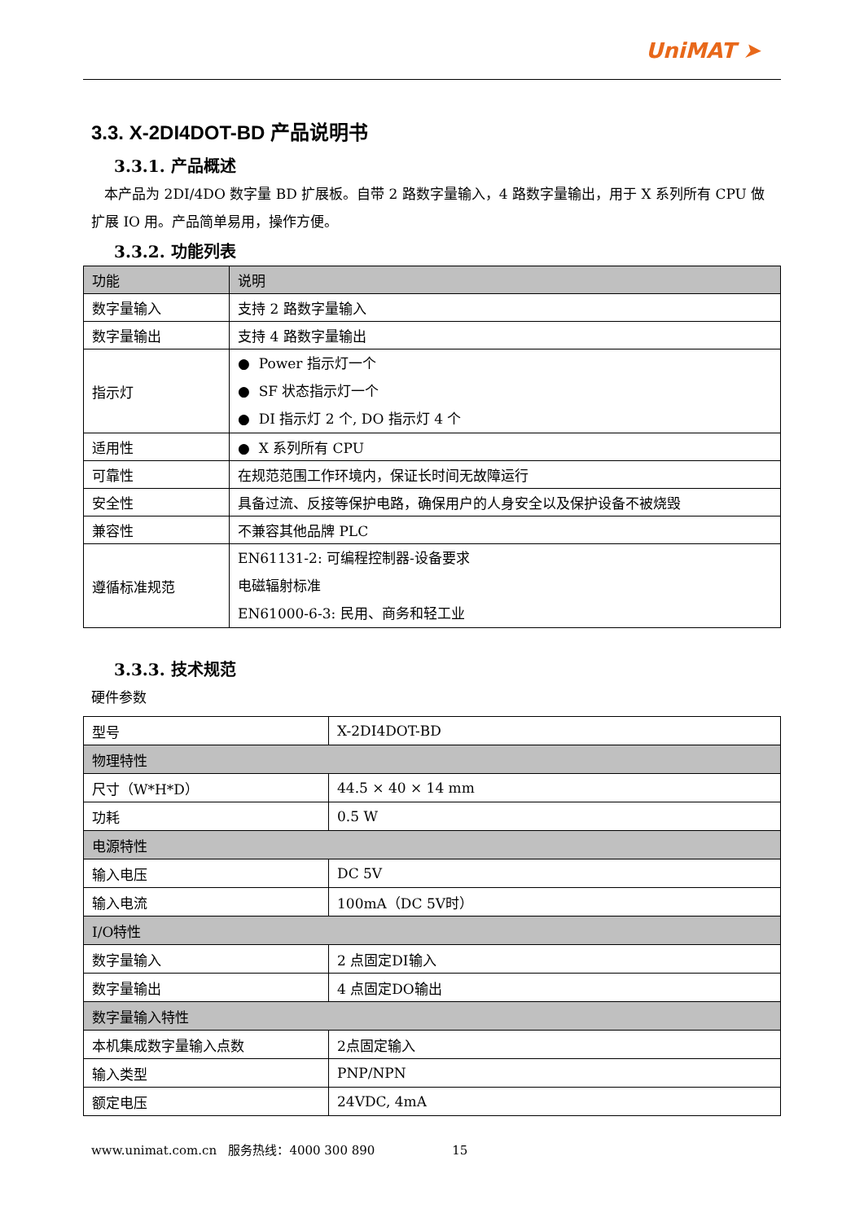UniMAT ➤
3.3. X-2DI4DOT-BD 产品说明书
3.3.1. 产品概述
本产品为 2DI/4DO 数字量 BD 扩展板。自带 2 路数字量输入，4 路数字量输出，用于 X 系列所有 CPU 做扩展 IO 用。产品简单易用，操作方便。
3.3.2. 功能列表
| 功能 | 说明 |
| --- | --- |
| 数字量输入 | 支持 2 路数字量输入 |
| 数字量输出 | 支持 4 路数字量输出 |
| 指示灯 | ● Power 指示灯一个 ● SF 状态指示灯一个 ● DI 指示灯 2 个, DO 指示灯 4 个 |
| 适用性 | ● X 系列所有 CPU |
| 可靠性 | 在规范范围工作环境内，保证长时间无故障运行 |
| 安全性 | 具备过流、反接等保护电路，确保用户的人身安全以及保护设备不被烧毁 |
| 兼容性 | 不兼容其他品牌 PLC |
| 遵循标准规范 | EN61131-2: 可编程控制器-设备要求 电磁辐射标准 EN61000-6-3: 民用、商务和轻工业 |
3.3.3. 技术规范
硬件参数
| 型号 | X-2DI4DOT-BD |
| 物理特性 | |
| 尺寸（W*H*D） | 44.5 × 40 × 14 mm |
| 功耗 | 0.5 W |
| 电源特性 | |
| 输入电压 | DC 5V |
| 输入电流 | 100mA（DC 5V时） |
| I/O特性 | |
| 数字量输入 | 2 点固定DI输入 |
| 数字量输出 | 4 点固定DO输出 |
| 数字量输入特性 | |
| 本机集成数字量输入点数 | 2点固定输入 |
| 输入类型 | PNP/NPN |
| 额定电压 | 24VDC, 4mA |
www.unimat.com.cn 服务热线：4000 300 890 15